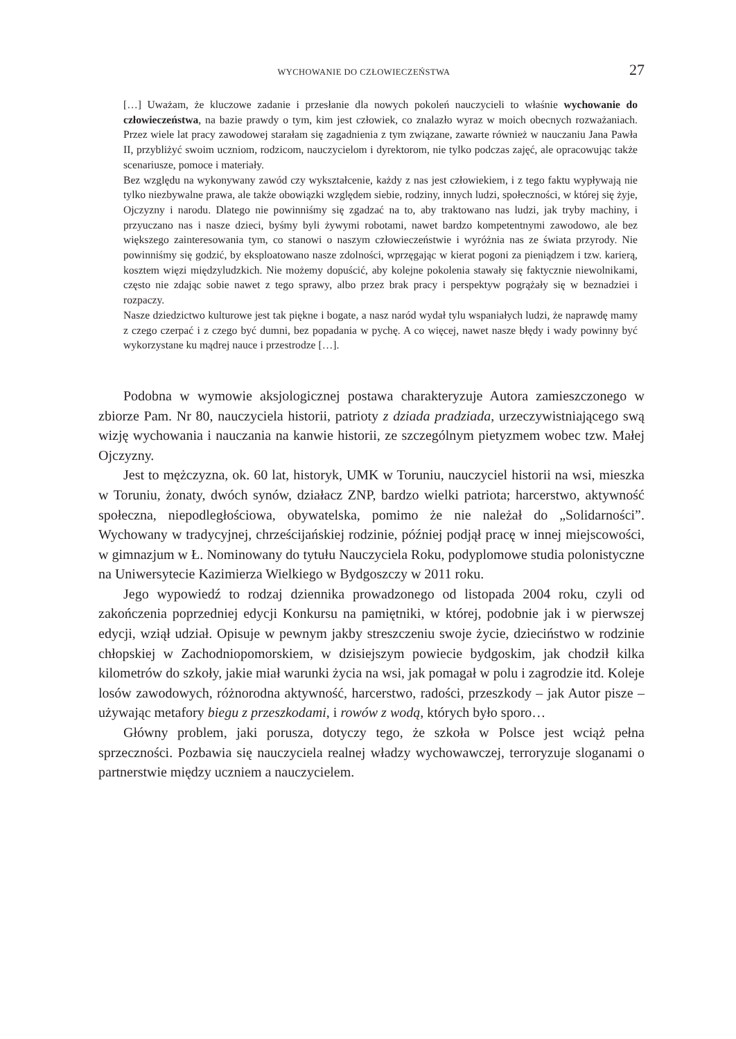WYCHOWANIE DO CZŁOWIECZEŃSTWA 27
[…] Uważam, że kluczowe zadanie i przesłanie dla nowych pokoleń nauczycieli to właśnie wychowanie do człowieczeństwa, na bazie prawdy o tym, kim jest człowiek, co znalazło wyraz w moich obecnych rozważaniach. Przez wiele lat pracy zawodowej starałam się zagadnienia z tym związane, zawarte również w nauczaniu Jana Pawła II, przybliżyć swoim uczniom, rodzicom, nauczycielom i dyrektorom, nie tylko podczas zajęć, ale opracowując także scenariusze, pomoce i materiały.
Bez względu na wykonywany zawód czy wykształcenie, każdy z nas jest człowiekiem, i z tego faktu wypływają nie tylko niezbywalne prawa, ale także obowiązki względem siebie, rodziny, innych ludzi, społeczności, w której się żyje, Ojczyzny i narodu. Dlatego nie powinniśmy się zgadzać na to, aby traktowano nas ludzi, jak tryby machiny, i przyuczano nas i nasze dzieci, byśmy byli żywymi robotami, nawet bardzo kompetentnymi zawodowo, ale bez większego zainteresowania tym, co stanowi o naszym człowieczeństwie i wyróżnia nas ze świata przyrody. Nie powinniśmy się godzić, by eksploatowano nasze zdolności, wprzęgając w kierat pogoni za pieniądzem i tzw. karierą, kosztem więzi międzyludzkich. Nie możemy dopuścić, aby kolejne pokolenia stawały się faktycznie niewolnikami, często nie zdając sobie nawet z tego sprawy, albo przez brak pracy i perspektyw pogrążały się w beznadziei i rozpaczy.
Nasze dziedzictwo kulturowe jest tak piękne i bogate, a nasz naród wydał tylu wspaniałych ludzi, że naprawdę mamy z czego czerpać i z czego być dumni, bez popadania w pychę. A co więcej, nawet nasze błędy i wady powinny być wykorzystane ku mądrej nauce i przestrodze […].
Podobna w wymowie aksjologicznej postawa charakteryzuje Autora zamieszczonego w zbiorze Pam. Nr 80, nauczyciela historii, patrioty z dziada pradziada, urzeczywistniającego swą wizję wychowania i nauczania na kanwie historii, ze szczególnym pietyzmem wobec tzw. Małej Ojczyzny.
Jest to mężczyzna, ok. 60 lat, historyk, UMK w Toruniu, nauczyciel historii na wsi, mieszka w Toruniu, żonaty, dwóch synów, działacz ZNP, bardzo wielki patriota; harcerstwo, aktywność społeczna, niepodległościowa, obywatelska, pomimo że nie należał do „Solidarności”. Wychowany w tradycyjnej, chrześcijańskiej rodzinie, później podjął pracę w innej miejscowości, w gimnazjum w Ł. Nominowany do tytułu Nauczyciela Roku, podyplomowe studia polonistyczne na Uniwersytecie Kazimierza Wielkiego w Bydgoszczy w 2011 roku.
Jego wypowiedź to rodzaj dziennika prowadzonego od listopada 2004 roku, czyli od zakończenia poprzedniej edycji Konkursu na pamiętniki, w której, podobnie jak i w pierwszej edycji, wziął udział. Opisuje w pewnym jakby streszczeniu swoje życie, dzieciństwo w rodzinie chłopskiej w Zachodniopomorskiem, w dzisiejszym powiecie bydgoskim, jak chodził kilka kilometrów do szkoły, jakie miał warunki życia na wsi, jak pomagał w polu i zagrodzie itd. Koleje losów zawodowych, różnorodna aktywność, harcerstwo, radości, przeszkody – jak Autor pisze – używając metafory biegu z przeszkodami, i rowów z wodą, których było sporo…
Główny problem, jaki porusza, dotyczy tego, że szkoła w Polsce jest wciąż pełna sprzeczności. Pozbawia się nauczyciela realnej władzy wychowawczej, terroryzuje sloganami o partnerstwie między uczniem a nauczycielem.